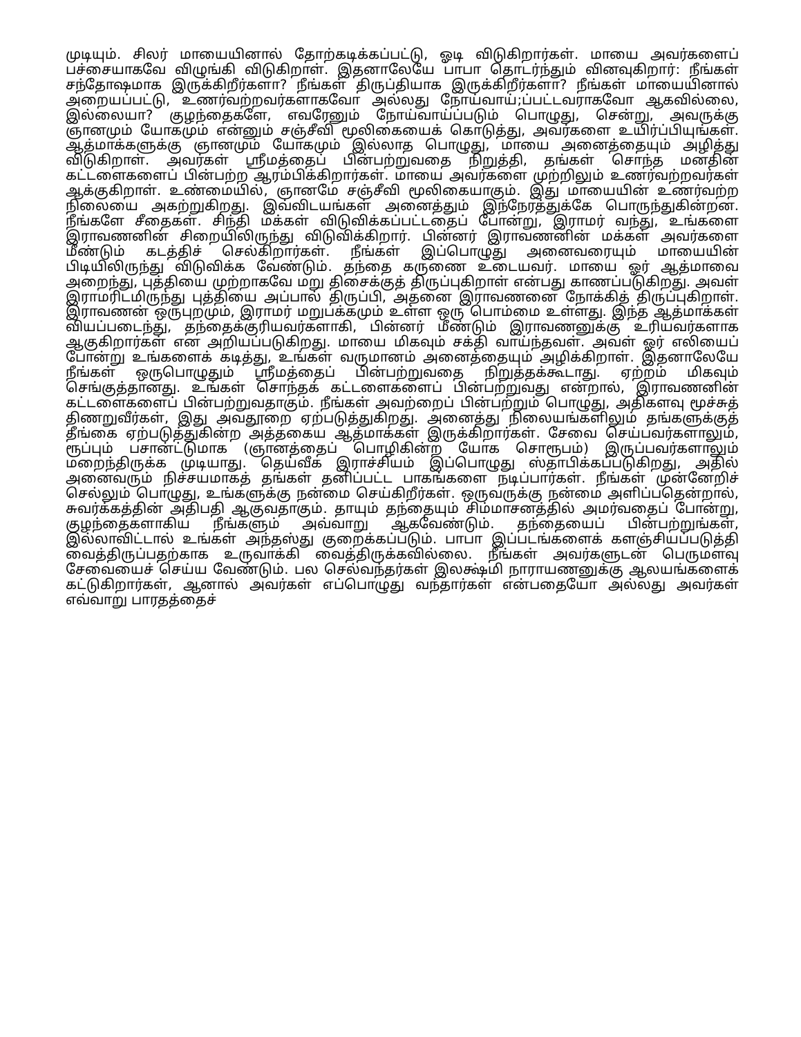முடியும். சிலர் மாயையினால் தோற்கடிக்கப்பட்டு, ஓடி விடுகிறார்கள். மாயை அவர்களைப் பச்சையாகவே விழுங்கி விடுகிறாள். இதனாலேயே பாபா தொடர்ந்தும் வினவுகிறார்: நீங்கள் சந்தோஷமாக இருக்கிறீர்களா? நீங்கள் திருப்தியாக இருக்கிறீர்களா? நீங்கள் மாயையினால் அறையப்பட்டு, உணர்வற்றவர்களாகவோ அல்லது நோய்வாய்;ப்பட்டவராகவோ ஆகவில்லை, இல்லையா? குழந்தைகளே, எவரேனும் நோய்வாய்ப்படும் பொழுது, சென்று, அவருக்கு ஞானமும் யோகமும் என்னும் சஞ்சீவி மூலிகையைக் கொடுத்து, அவர்களை உயிர்ப்பியுங்கள். ஆத்மாக்களுக்கு ஞானமும் யோகமும் இல்லாத பொழுது, மாயை அனைத்தையும் அழித்து விடுகிறாள். அவர்கள் ஸ்ரீமத்தைப் பின்பற்றுவதை நிறுத்தி, தங்கள் சொந்த மனதின் கட்டளைகளைப் பின்பற்ற ஆரம்பிக்கிறார்கள். மாயை அவர்களை முற்றிலும் உணர்வற்றவர்கள் ஆக்குகிறாள். உண்மையில், ஞானமே சஞ்சீவி மூலிகையாகும். இது மாயையின் உணர்வற்ற நிலையை அகற்றுகிறது. இவ்விடயங்கள் அனைத்தும் இந்நேரத்துக்கே பொருந்துகின்றன. நீங்களே சீதைகள். சிந்தி மக்கள் விடுவிக்கப்பட்டதைப் போன்று, இராமர் வந்து, உங்களை இராவணனின் சிறையிலிருந்து விடுவிக்கிறார். பின்னர் இராவணனின் மக்கள் அவர்களை மீண்டும் கடத்திச் செல்கிறார்கள். நீங்கள் இப்பொழுது அனைவரையும் மாயையின் பிடியிலிருந்து விடுவிக்க வேண்டும். தந்தை கருணை உடையவர். மாயை ஓர் ஆத்மாவை அறைந்து, புத்தியை முற்றாகவே மறு திசைக்குத் திருப்புகிறாள் என்பது காணப்படுகிறது. அவள் இராமரிடமிருந்து புத்தியை அப்பால் திருப்பி, அதனை இராவணனை நோக்கித் திருப்புகிறாள். இராவணன் ஒருபுறமும், இராமர் மறுபக்கமும் உள்ள ஒரு பொம்மை உள்ளது. இந்த ஆத்மாக்கள் வியப்படைந்து, தந்தைக்குரியவர்களாகி, பின்னர் மீண்டும் இராவணனுக்கு உரியவர்களாக ஆகுகிறார்கள் என அறியப்படுகிறது. மாயை மிகவும் சக்தி வாய்ந்தவள். அவள் ஓர் எலியைப் போன்று உங்களைக் கடித்து, உங்கள் வருமானம் அனைத்தையும் அழிக்கிறாள். இதனாலேயே நீங்கள் ஒருபொழுதும் ஸ்ரீமத்தைப் பின்பற்றுவதை நிறுத்தக்கூடாது. ஏற்றம் மிகவும் செங்குத்தானது. உங்கள் சொந்தக் கட்டளைகளைப் பின்பற்றுவது என்றால், இராவணனின் கட்டளைகளைப் பின்பற்றுவதாகும். நீங்கள் அவற்றைப் பின்பற்றும் பொழுது, அதிகளவு மூச்சுத் திணறுவீர்கள், இது அவதூறை ஏற்படுத்துகிறது. அனைத்து நிலையங்களிலும் தங்களுக்குத் தீங்கை ஏற்படுத்துகின்ற அத்தகைய ஆத்மாக்கள் இருக்கிறார்கள். சேவை செய்பவர்களாலும், ரூப்பும் பசான்ட்டுமாக (ஞானத்தைப் பொழிகின்ற யோக சொரூபம்) இருப்பவர்களாலும் மறைந்திருக்க முடியாது. தெய்வீக இராச்சியம் இப்பொழுது ஸ்தாபிக்கப்படுகிறது, அதில் அனைவரும் நிச்சயமாகத் தங்கள் தனிப்பட்ட பாகங்களை நடிப்பார்கள். நீங்கள் முன்னேறிச் செல்லும் பொழுது, உங்களுக்கு நன்மை செய்கிறீர்கள். ஒருவருக்கு நன்மை அளிப்பதென்றால், சுவர்க்கத்தின் அதிபதி ஆகுவதாகும். தாயும் தந்தையும் சிம்மாசனத்தில் அமர்வதைப் போன்று, குழந்தைகளாகிய நீங்களும் அவ்வாறு ஆகவேண்டும். தந்தையைப் பின்பற்றுங்கள், இல்லாவிட்டால் உங்கள் அந்தஸ்து குறைக்கப்படும். பாபா இப்படங்களைக் களஞ்சியப்படுத்தி வைத்திருப்பதற்காக உருவாக்கி வைத்திருக்கவில்லை. நீங்கள் அவர்களுடன் பெருமளவு சேவையைச் செய்ய வேண்டும். பல செல்வந்தர்கள் இலக்ஷ்மி நாராயணனுக்கு ஆலயங்களைக் கட்டுகிறார்கள், ஆனால் அவர்கள் எப்பொழுது வந்தார்கள் என்பதையோ அல்லது அவர்கள் எவ்வாறு பாரதத்தைச்